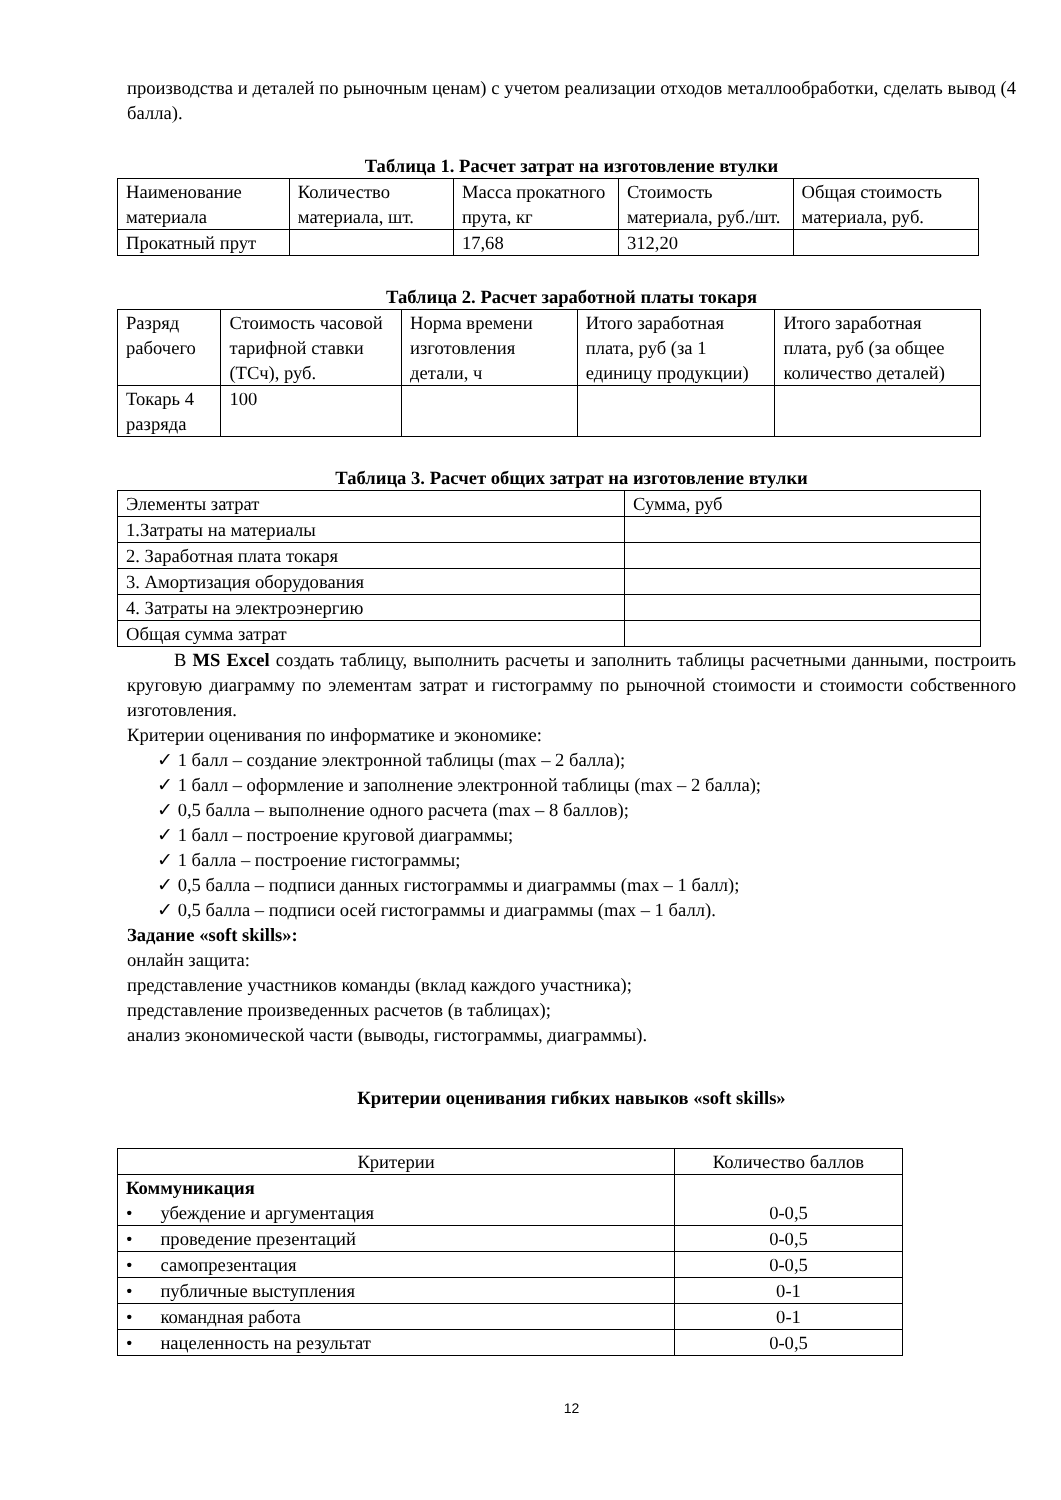производства и деталей по рыночным ценам) с учетом реализации отходов металлообработки, сделать вывод (4 балла).
Таблица 1. Расчет затрат на изготовление втулки
| Наименование материала | Количество материала, шт. | Масса прокатного прута, кг | Стоимость материала, руб./шт. | Общая стоимость материала, руб. |
| Прокатный прут | | 17,68 | 312,20 | |
Таблица 2. Расчет заработной платы токаря
| Разряд рабочего | Стоимость часовой тарифной ставки (ТСч), руб. | Норма времени изготовления детали, ч | Итого заработная плата, руб (за 1 единицу продукции) | Итого заработная плата, руб (за общее количество деталей) |
| Токарь 4 разряда | 100 | | | |
Таблица 3. Расчет общих затрат на изготовление втулки
| Элементы затрат | Сумма, руб |
| 1.Затраты на материалы | |
| 2. Заработная плата токаря | |
| 3. Амортизация оборудования | |
| 4. Затраты на электроэнергию | |
| Общая сумма затрат | |
В MS Excel создать таблицу, выполнить расчеты и заполнить таблицы расчетными данными, построить круговую диаграмму по элементам затрат и гистограмму по рыночной стоимости и стоимости собственного изготовления.
Критерии оценивания по информатике и экономике:
✓ 1 балл – создание электронной таблицы (max – 2 балла);
✓ 1 балл – оформление и заполнение электронной таблицы (max – 2 балла);
✓ 0,5 балла – выполнение одного расчета (max – 8 баллов);
✓ 1 балл – построение круговой диаграммы;
✓ 1 балла – построение гистограммы;
✓ 0,5 балла – подписи данных гистограммы и диаграммы (max – 1 балл);
✓ 0,5 балла – подписи осей гистограммы и диаграммы (max – 1 балл).
Задание «soft skills»:
онлайн защита:
представление участников команды (вклад каждого участника);
представление произведенных расчетов (в таблицах);
анализ экономической части (выводы, гистограммы, диаграммы).
Критерии оценивания гибких навыков «soft skills»
| Критерии | Количество баллов |
| Коммуникация • убеждение и аргументация | 0-0,5 |
| • проведение презентаций | 0-0,5 |
| • самопрезентация | 0-0,5 |
| • публичные выступления | 0-1 |
| • командная работа | 0-1 |
| • нацеленность на результат | 0-0,5 |
12